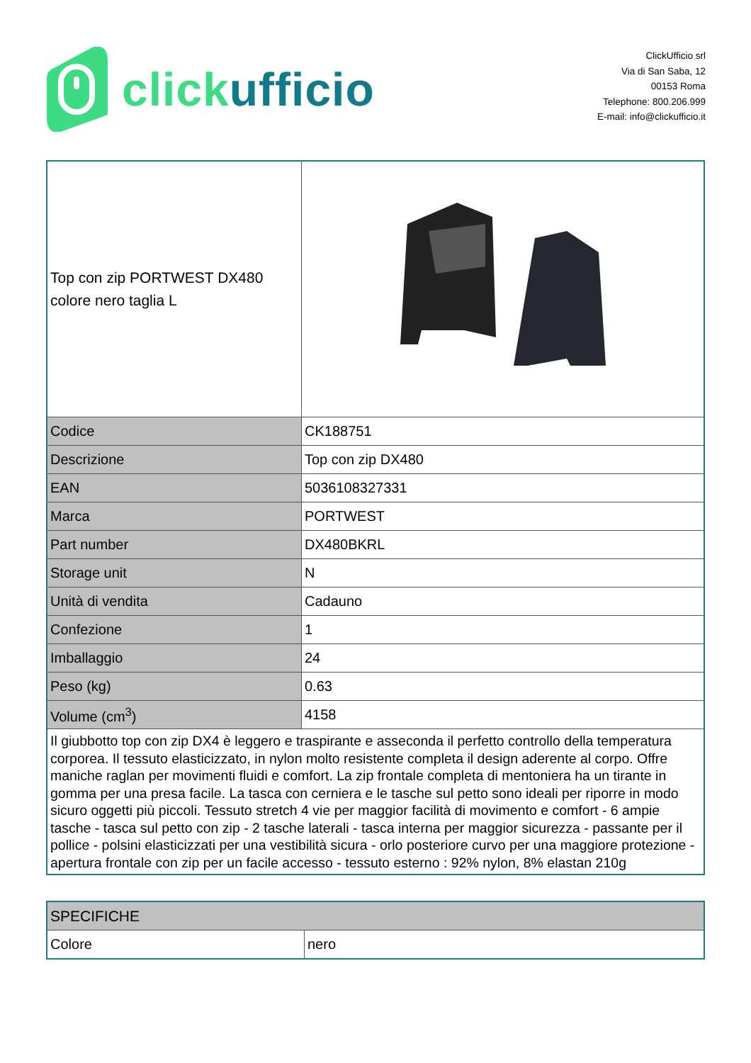click ufficio
ClickUfficio srl
Via di San Saba, 12
00153 Roma
Telephone: 800.206.999
E-mail: info@clickufficio.it
| Top con zip PORTWEST DX480 colore nero taglia L | |
| Codice | CK188751 |
| Descrizione | Top con zip DX480 |
| EAN | 5036108327331 |
| Marca | PORTWEST |
| Part number | DX480BKRL |
| Storage unit | N |
| Unità di vendita | Cadauno |
| Confezione | 1 |
| Imballaggio | 24 |
| Peso (kg) | 0.63 |
| Volume (cm<sup>3</sup>) | 4158 |
| Il giubbotto top con zip DX4 è leggero e traspirante e asseconda il perfetto controllo della temperatura corporea. Il tessuto elasticizzato, in nylon molto resistente completa il design aderente al corpo. Offre maniche raglan per movimenti fluidi e comfort. La zip frontale completa di mentoniera ha un tirante in gomma per una presa facile. La tasca con cerniera e le tasche sul petto sono ideali per riporre in modo sicuro oggetti più piccoli. Tessuto stretch 4 vie per maggior facilità di movimento e comfort - 6 ampie tasche - tasca sul petto con zip - 2 tasche laterali - tasca interna per maggior sicurezza - passante per il pollice - polsini elasticizzati per una vestibilità sicura - orlo posteriore curvo per una maggiore protezione - apertura frontale con zip per un facile accesso - tessuto esterno : 92% nylon, 8% elastan 210g | |
| SPECIFICHE | |
| Colore | nero |